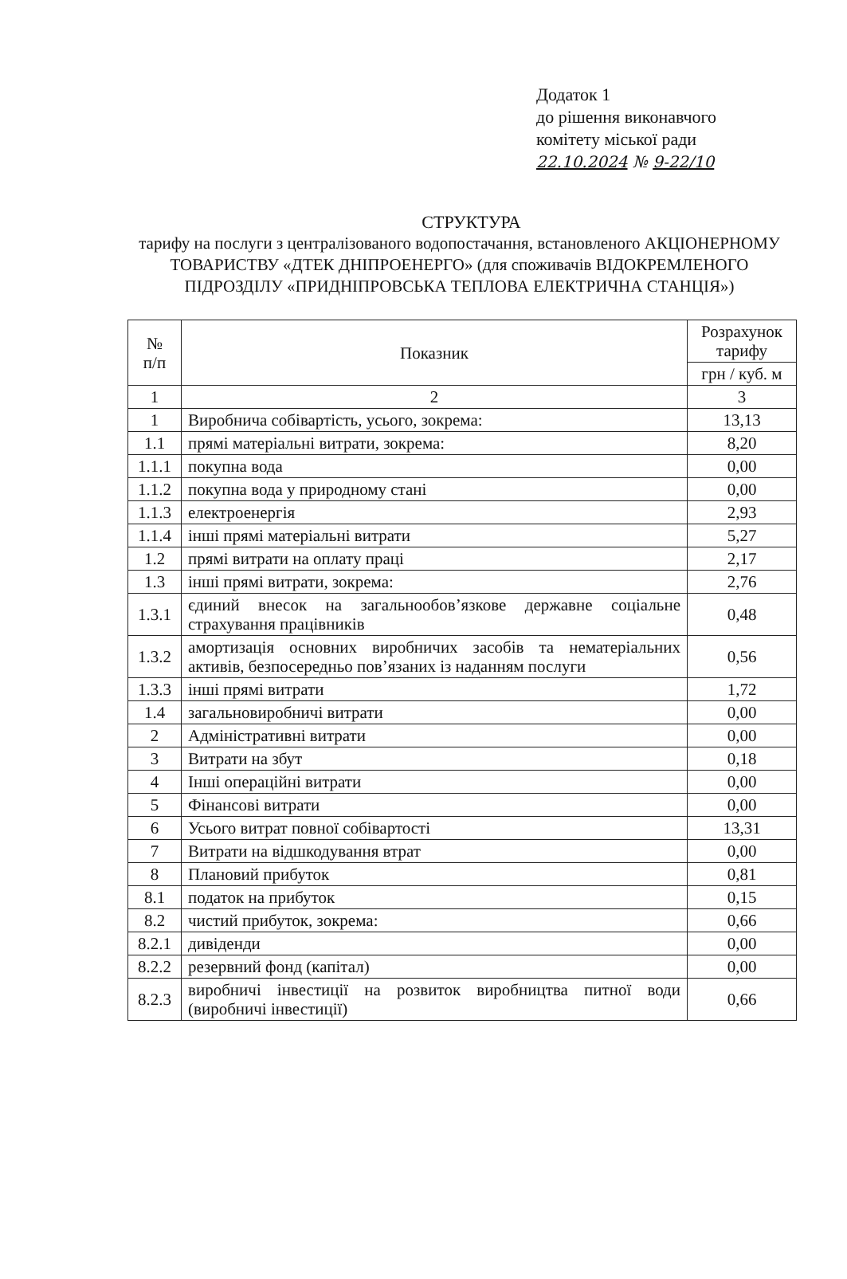Додаток 1
до рішення виконавчого
комітету міської ради
22.10.2024 № 9-22/10
СТРУКТУРА
тарифу на послуги з централізованого водопостачання, встановленого АКЦІОНЕРНОМУ ТОВАРИСТВУ «ДТЕК ДНІПРОЕНЕРГО» (для споживачів ВІДОКРЕМЛЕНОГО ПІДРОЗДІЛУ «ПРИДНІПРОВСЬКА ТЕПЛОВА ЕЛЕКТРИЧНА СТАНЦІЯ»)
| № п/п | Показник | Розрахунок тарифу |
| --- | --- | --- |
| | | грн / куб. м |
| 1 | 2 | 3 |
| 1 | Виробнича собівартість, усього, зокрема: | 13,13 |
| 1.1 | прямі матеріальні витрати, зокрема: | 8,20 |
| 1.1.1 | покупна вода | 0,00 |
| 1.1.2 | покупна вода у природному стані | 0,00 |
| 1.1.3 | електроенергія | 2,93 |
| 1.1.4 | інші прямі матеріальні витрати | 5,27 |
| 1.2 | прямі витрати на оплату праці | 2,17 |
| 1.3 | інші прямі витрати, зокрема: | 2,76 |
| 1.3.1 | єдиний внесок на загальнообов’язкове державне соціальне страхування працівників | 0,48 |
| 1.3.2 | амортизація основних виробничих засобів та нематеріальних активів, безпосередньо пов’язаних із наданням послуги | 0,56 |
| 1.3.3 | інші прямі витрати | 1,72 |
| 1.4 | загальновиробничі витрати | 0,00 |
| 2 | Адміністративні витрати | 0,00 |
| 3 | Витрати на збут | 0,18 |
| 4 | Інші операційні витрати | 0,00 |
| 5 | Фінансові витрати | 0,00 |
| 6 | Усього витрат повної собівартості | 13,31 |
| 7 | Витрати на відшкодування втрат | 0,00 |
| 8 | Плановий прибуток | 0,81 |
| 8.1 | податок на прибуток | 0,15 |
| 8.2 | чистий прибуток, зокрема: | 0,66 |
| 8.2.1 | дивіденди | 0,00 |
| 8.2.2 | резервний фонд (капітал) | 0,00 |
| 8.2.3 | виробничі інвестиції на розвиток виробництва питної води (виробничі інвестиції) | 0,66 |